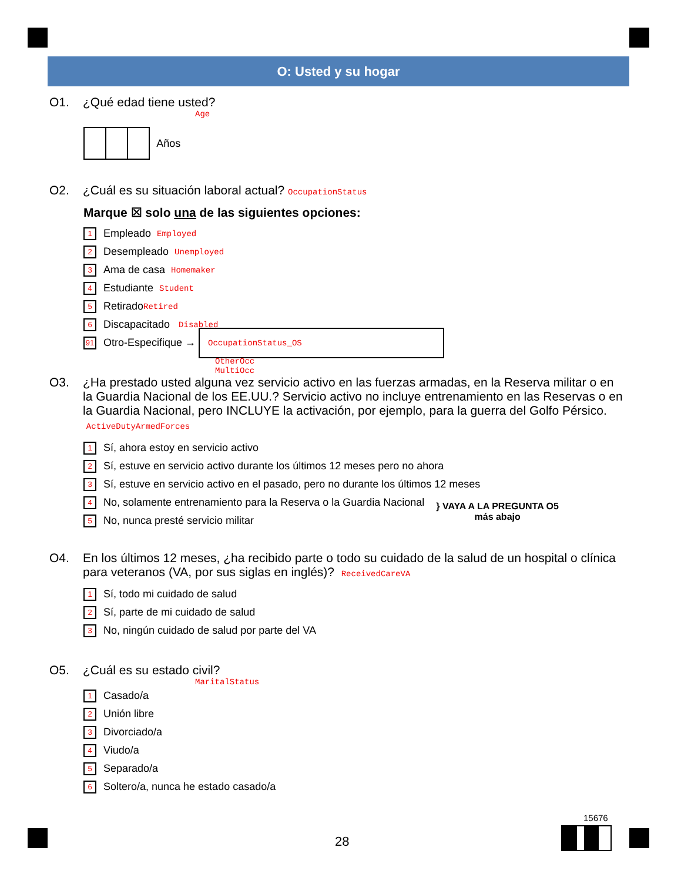O: Usted y su hogar
O1. ¿Qué edad tiene usted?
Age
Años
O2. ¿Cuál es su situación laboral actual? OccupationStatus
Marque ☒ solo una de las siguientes opciones:
1 Empleado Employed
2 Desempleado Unemployed
3 Ama de casa Homemaker
4 Estudiante Student
5 Retirado Retired
6 Discapacitado Disabled
91 Otro-Especifique → OccupationStatus_OS
OtherOcc
MultiOcc
O3. ¿Ha prestado usted alguna vez servicio activo en las fuerzas armadas, en la Reserva militar o en la Guardia Nacional de los EE.UU.? Servicio activo no incluye entrenamiento en las Reservas o en la Guardia Nacional, pero INCLUYE la activación, por ejemplo, para la guerra del Golfo Pérsico. ActiveDutyArmedForces
1 Sí, ahora estoy en servicio activo
2 Sí, estuve en servicio activo durante los últimos 12 meses pero no ahora
3 Sí, estuve en servicio activo en el pasado, pero no durante los últimos 12 meses
4 No, solamente entrenamiento para la Reserva o la Guardia Nacional
5 No, nunca presté servicio militar
} VAYA A LA PREGUNTA O5
más abajo
O4. En los últimos 12 meses, ¿ha recibido parte o todo su cuidado de la salud de un hospital o clínica para veteranos (VA, por sus siglas en inglés)? ReceivedCareVA
1 Sí, todo mi cuidado de salud
2 Sí, parte de mi cuidado de salud
3 No, ningún cuidado de salud por parte del VA
O5. ¿Cuál es su estado civil?
MaritalStatus
1 Casado/a
2 Unión libre
3 Divorciado/a
4 Viudo/a
5 Separado/a
6 Soltero/a, nunca he estado casado/a
15676
28